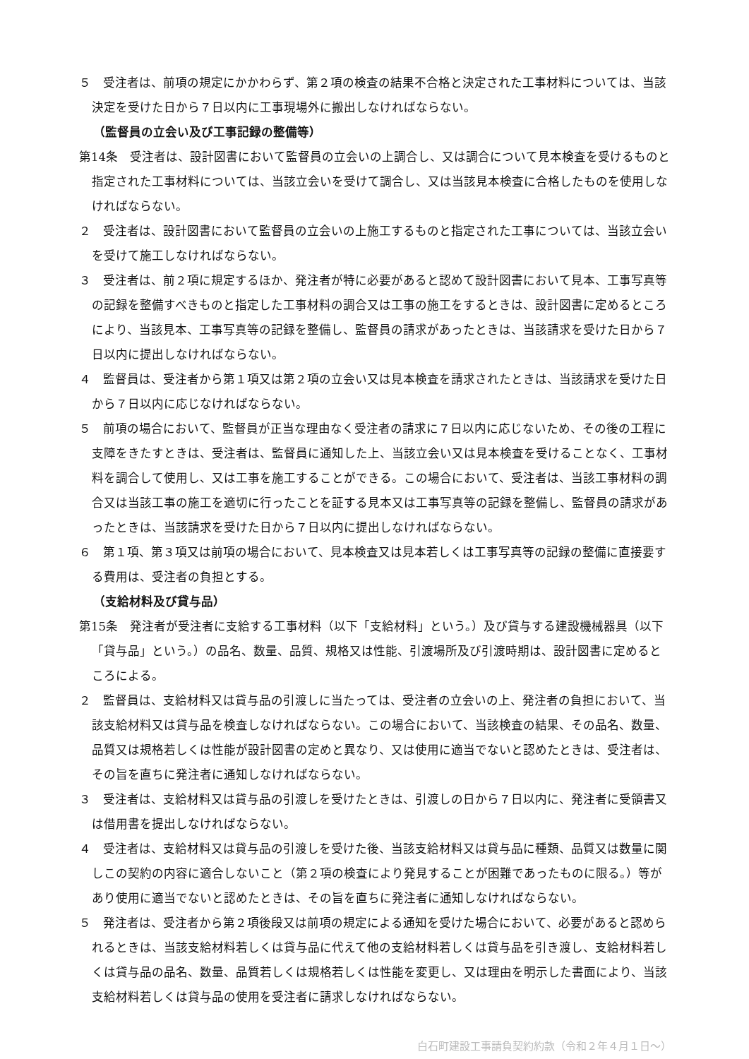５　受注者は、前項の規定にかかわらず、第２項の検査の結果不合格と決定された工事材料については、当該決定を受けた日から７日以内に工事現場外に搬出しなければならない。
（監督員の立会い及び工事記録の整備等）
第14条　受注者は、設計図書において監督員の立会いの上調合し、又は調合について見本検査を受けるものと指定された工事材料については、当該立会いを受けて調合し、又は当該見本検査に合格したものを使用しなければならない。
２　受注者は、設計図書において監督員の立会いの上施工するものと指定された工事については、当該立会いを受けて施工しなければならない。
３　受注者は、前２項に規定するほか、発注者が特に必要があると認めて設計図書において見本、工事写真等の記録を整備すべきものと指定した工事材料の調合又は工事の施工をするときは、設計図書に定めるところにより、当該見本、工事写真等の記録を整備し、監督員の請求があったときは、当該請求を受けた日から７日以内に提出しなければならない。
４　監督員は、受注者から第１項又は第２項の立会い又は見本検査を請求されたときは、当該請求を受けた日から７日以内に応じなければならない。
５　前項の場合において、監督員が正当な理由なく受注者の請求に７日以内に応じないため、その後の工程に支障をきたすときは、受注者は、監督員に通知した上、当該立会い又は見本検査を受けることなく、工事材料を調合して使用し、又は工事を施工することができる。この場合において、受注者は、当該工事材料の調合又は当該工事の施工を適切に行ったことを証する見本又は工事写真等の記録を整備し、監督員の請求があったときは、当該請求を受けた日から７日以内に提出しなければならない。
６　第１項、第３項又は前項の場合において、見本検査又は見本若しくは工事写真等の記録の整備に直接要する費用は、受注者の負担とする。
（支給材料及び貸与品）
第15条　発注者が受注者に支給する工事材料（以下「支給材料」という。）及び貸与する建設機械器具（以下「貸与品」という。）の品名、数量、品質、規格又は性能、引渡場所及び引渡時期は、設計図書に定めるところによる。
２　監督員は、支給材料又は貸与品の引渡しに当たっては、受注者の立会いの上、発注者の負担において、当該支給材料又は貸与品を検査しなければならない。この場合において、当該検査の結果、その品名、数量、品質又は規格若しくは性能が設計図書の定めと異なり、又は使用に適当でないと認めたときは、受注者は、その旨を直ちに発注者に通知しなければならない。
３　受注者は、支給材料又は貸与品の引渡しを受けたときは、引渡しの日から７日以内に、発注者に受領書又は借用書を提出しなければならない。
４　受注者は、支給材料又は貸与品の引渡しを受けた後、当該支給材料又は貸与品に種類、品質又は数量に関しこの契約の内容に適合しないこと（第２項の検査により発見することが困難であったものに限る。）等があり使用に適当でないと認めたときは、その旨を直ちに発注者に通知しなければならない。
５　発注者は、受注者から第２項後段又は前項の規定による通知を受けた場合において、必要があると認められるときは、当該支給材料若しくは貸与品に代えて他の支給材料若しくは貸与品を引き渡し、支給材料若しくは貸与品の品名、数量、品質若しくは規格若しくは性能を変更し、又は理由を明示した書面により、当該支給材料若しくは貸与品の使用を受注者に請求しなければならない。
白石町建設工事請負契約約款（令和２年４月１日～）